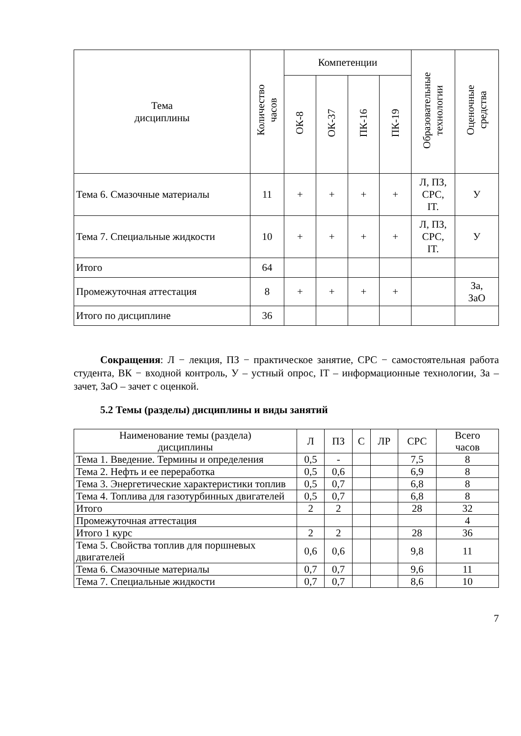| Тема дисциплины | Количество часов | Компетенции | | | | Образовательные технологии | Оценочные средства |
| --- | --- | --- | --- | --- | --- | --- | --- |
| | | ОК-8 | ОК-37 | ПК-16 | ПК-19 | | |
| Тема 6. Смазочные материалы | 11 | + | + | + | + | Л, ПЗ, СРС, IT. | У |
| Тема 7. Специальные жидкости | 10 | + | + | + | + | Л, ПЗ, СРС, IT. | У |
| Итого | 64 | | | | | | |
| Промежуточная аттестация | 8 | + | + | + | + | | За, ЗаО |
| Итого по дисциплине | 36 | | | | | | |
Сокращения: Л − лекция, ПЗ − практическое занятие, СРС − самостоятельная работа студента, ВК − входной контроль, У – устный опрос, IT – информационные технологии, За – зачет, ЗаО – зачет с оценкой.
5.2 Темы (разделы) дисциплины и виды занятий
| Наименование темы (раздела) дисциплины | Л | ПЗ | С | ЛР | СРС | Всего часов |
| --- | --- | --- | --- | --- | --- | --- |
| Тема 1. Введение. Термины и определения | 0,5 | - | | | 7,5 | 8 |
| Тема 2. Нефть и ее переработка | 0,5 | 0,6 | | | 6,9 | 8 |
| Тема 3. Энергетические характеристики топлив | 0,5 | 0,7 | | | 6,8 | 8 |
| Тема 4. Топлива для газотурбинных двигателей | 0,5 | 0,7 | | | 6,8 | 8 |
| Итого | 2 | 2 | | | 28 | 32 |
| Промежуточная аттестация | | | | | | 4 |
| Итого 1 курс | 2 | 2 | | | 28 | 36 |
| Тема 5. Свойства топлив для поршневых двигателей | 0,6 | 0,6 | | | 9,8 | 11 |
| Тема 6. Смазочные материалы | 0,7 | 0,7 | | | 9,6 | 11 |
| Тема 7. Специальные жидкости | 0,7 | 0,7 | | | 8,6 | 10 |
7